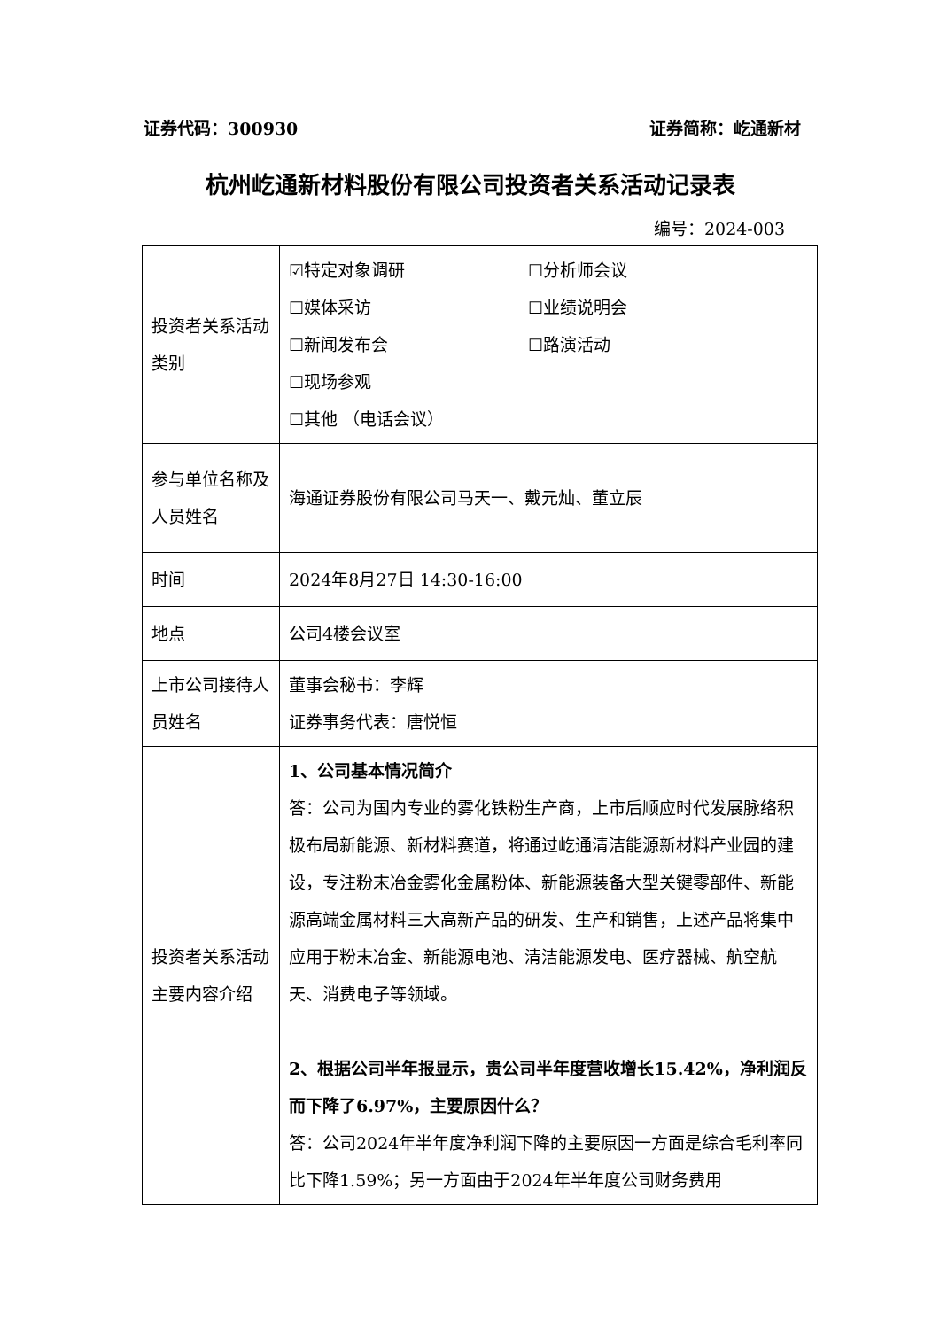证券代码：300930 证券简称：屹通新材
杭州屹通新材料股份有限公司投资者关系活动记录表
编号：2024-003
| 投资者关系活动类别 | ☑特定对象调研 ☐分析师会议 ☐媒体采访 ☐业绩说明会 ☐新闻发布会 ☐路演活动 ☐现场参观 ☐其他 （电话会议） |
| 参与单位名称及人员姓名 | 海通证券股份有限公司马天一、戴元灿、董立辰 |
| 时间 | 2024年8月27日 14:30-16:00 |
| 地点 | 公司4楼会议室 |
| 上市公司接待人员姓名 | 董事会秘书：李辉 证券事务代表：唐悦恒 |
| 投资者关系活动主要内容介绍 | 1、公司基本情况简介 答：公司为国内专业的雾化铁粉生产商，上市后顺应时代发展脉络积极布局新能源、新材料赛道，将通过屹通清洁能源新材料产业园的建设，专注粉末冶金雾化金属粉体、新能源装备大型关键零部件、新能源高端金属材料三大高新产品的研发、生产和销售，上述产品将集中应用于粉末冶金、新能源电池、清洁能源发电、医疗器械、航空航天、消费电子等领域。 2、根据公司半年报显示，贵公司半年度营收增长15.42%，净利润反而下降了6.97%，主要原因什么？ 答：公司2024年半年度净利润下降的主要原因一方面是综合毛利率同比下降1.59%；另一方面由于2024年半年度公司财务费用 |